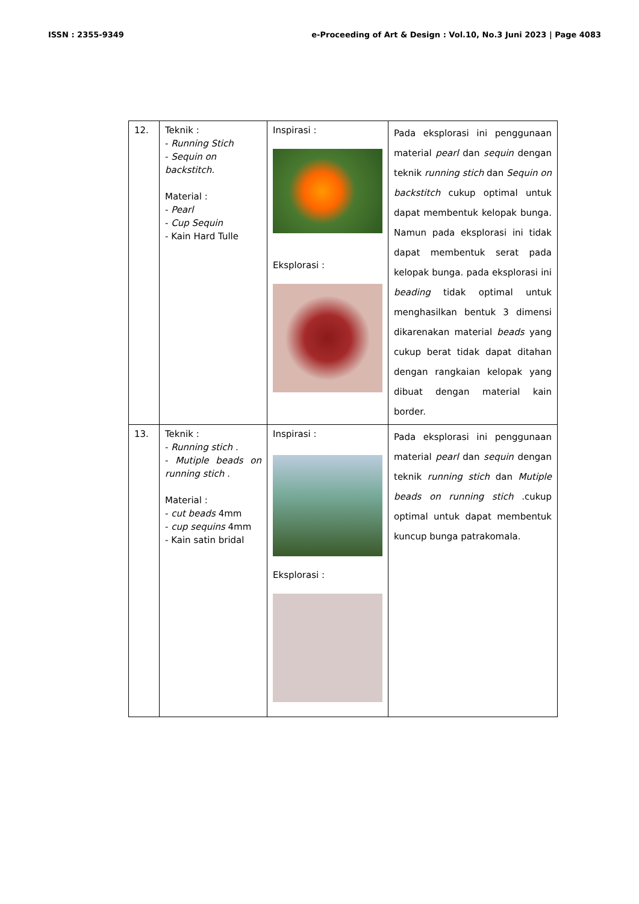ISSN : 2355-9349 e-Proceeding of Art & Design : Vol.10, No.3 Juni 2023 | Page 4083
| 12. | Teknik : - Running Stich - Sequin on backstitch. Material : - Pearl - Cup Sequin - Kain Hard Tulle | Inspirasi : Eksplorasi : | Pada eksplorasi ini penggunaan material pearl dan sequin dengan teknik running stich dan Sequin on backstitch cukup optimal untuk dapat membentuk kelopak bunga. Namun pada eksplorasi ini tidak dapat membentuk serat pada kelopak bunga. pada eksplorasi ini beading tidak optimal untuk menghasilkan bentuk 3 dimensi dikarenakan material beads yang cukup berat tidak dapat ditahan dengan rangkaian kelopak yang dibuat dengan material kain border. |
| 13. | Teknik : - Running stich . - Mutiple beads on running stich . Material : - cut beads 4mm - cup sequins 4mm - Kain satin bridal | Inspirasi : Eksplorasi : | Pada eksplorasi ini penggunaan material pearl dan sequin dengan teknik running stich dan Mutiple beads on running stich .cukup optimal untuk dapat membentuk kuncup bunga patrakomala. |